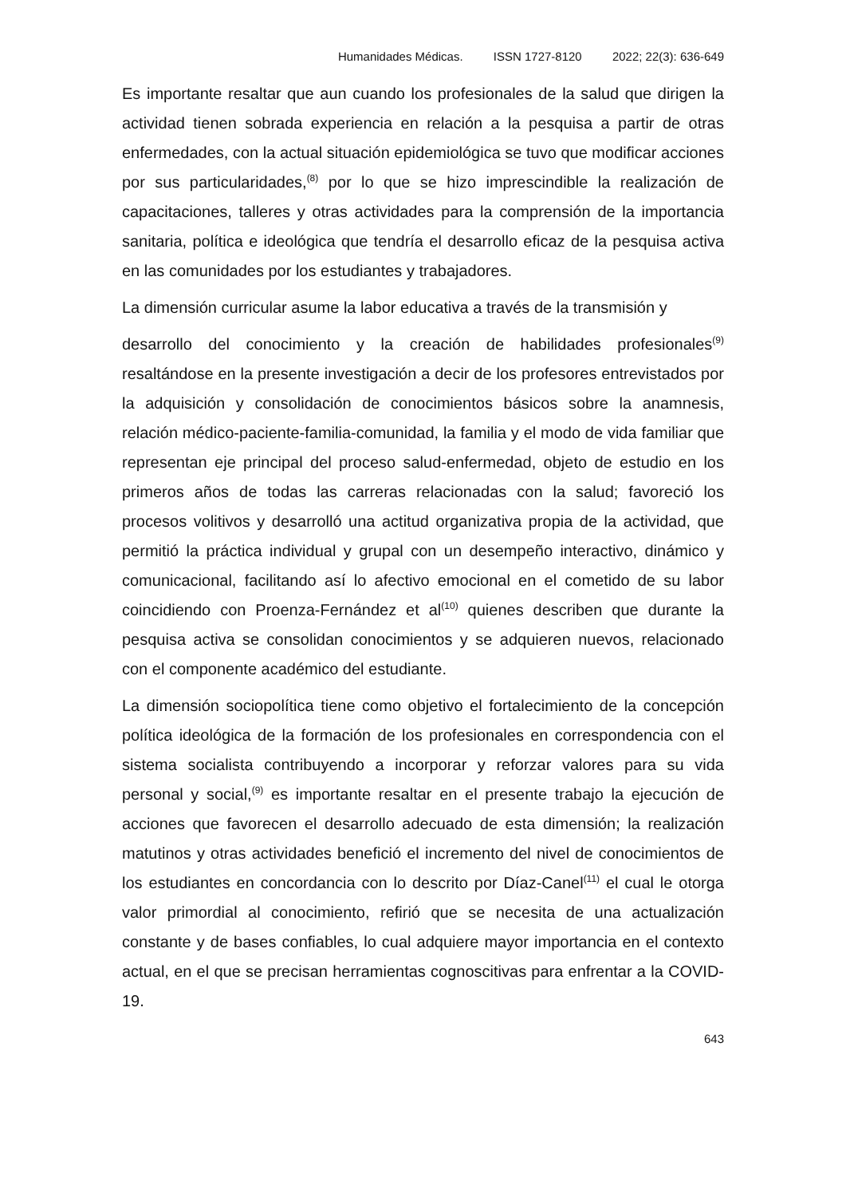Humanidades Médicas. ISSN 1727-8120 2022; 22(3): 636-649
Es importante resaltar que aun cuando los profesionales de la salud que dirigen la actividad tienen sobrada experiencia en relación a la pesquisa a partir de otras enfermedades, con la actual situación epidemiológica se tuvo que modificar acciones por sus particularidades,<sup>(8)</sup> por lo que se hizo imprescindible la realización de capacitaciones, talleres y otras actividades para la comprensión de la importancia sanitaria, política e ideológica que tendría el desarrollo eficaz de la pesquisa activa en las comunidades por los estudiantes y trabajadores.
La dimensión curricular asume la labor educativa a través de la transmisión y
desarrollo del conocimiento y la creación de habilidades profesionales<sup>(9)</sup> resaltándose en la presente investigación a decir de los profesores entrevistados por la adquisición y consolidación de conocimientos básicos sobre la anamnesis, relación médico-paciente-familia-comunidad, la familia y el modo de vida familiar que representan eje principal del proceso salud-enfermedad, objeto de estudio en los primeros años de todas las carreras relacionadas con la salud; favoreció los procesos volitivos y desarrolló una actitud organizativa propia de la actividad, que permitió la práctica individual y grupal con un desempeño interactivo, dinámico y comunicacional, facilitando así lo afectivo emocional en el cometido de su labor coincidiendo con Proenza-Fernández et al<sup>(10)</sup> quienes describen que durante la pesquisa activa se consolidan conocimientos y se adquieren nuevos, relacionado con el componente académico del estudiante.
La dimensión sociopolítica tiene como objetivo el fortalecimiento de la concepción política ideológica de la formación de los profesionales en correspondencia con el sistema socialista contribuyendo a incorporar y reforzar valores para su vida personal y social,<sup>(9)</sup> es importante resaltar en el presente trabajo la ejecución de acciones que favorecen el desarrollo adecuado de esta dimensión; la realización matutinos y otras actividades benefició el incremento del nivel de conocimientos de los estudiantes en concordancia con lo descrito por Díaz-Canel<sup>(11)</sup> el cual le otorga valor primordial al conocimiento, refirió que se necesita de una actualización constante y de bases confiables, lo cual adquiere mayor importancia en el contexto actual, en el que se precisan herramientas cognoscitivas para enfrentar a la COVID-19.
643